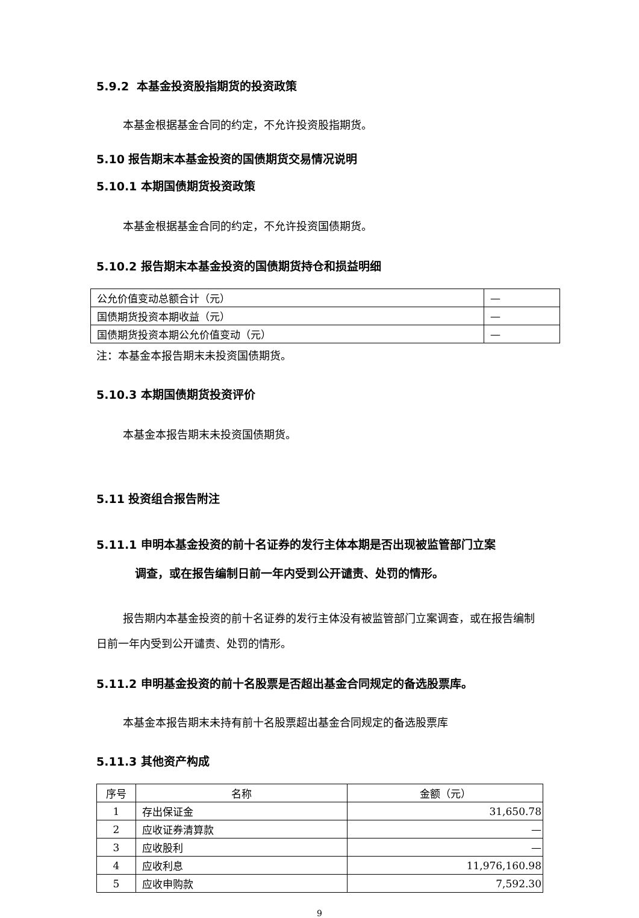5.9.2 本基金投资股指期货的投资政策
本基金根据基金合同的约定，不允许投资股指期货。
5.10 报告期末本基金投资的国债期货交易情况说明
5.10.1 本期国债期货投资政策
本基金根据基金合同的约定，不允许投资国债期货。
5.10.2 报告期末本基金投资的国债期货持仓和损益明细
| 公允价值变动总额合计（元） | — |
| 国债期货投资本期收益（元） | — |
| 国债期货投资本期公允价值变动（元） | — |
注：本基金本报告期末未投资国债期货。
5.10.3 本期国债期货投资评价
本基金本报告期末未投资国债期货。
5.11 投资组合报告附注
5.11.1 申明本基金投资的前十名证券的发行主体本期是否出现被监管部门立案
调查，或在报告编制日前一年内受到公开谴责、处罚的情形。
报告期内本基金投资的前十名证券的发行主体没有被监管部门立案调查，或在报告编制日前一年内受到公开谴责、处罚的情形。
5.11.2 申明基金投资的前十名股票是否超出基金合同规定的备选股票库。
本基金本报告期末未持有前十名股票超出基金合同规定的备选股票库
5.11.3 其他资产构成
| 序号 | 名称 | 金额（元） |
| --- | --- | --- |
| 1 | 存出保证金 | 31,650.78 |
| 2 | 应收证券清算款 | — |
| 3 | 应收股利 | — |
| 4 | 应收利息 | 11,976,160.98 |
| 5 | 应收申购款 | 7,592.30 |
9